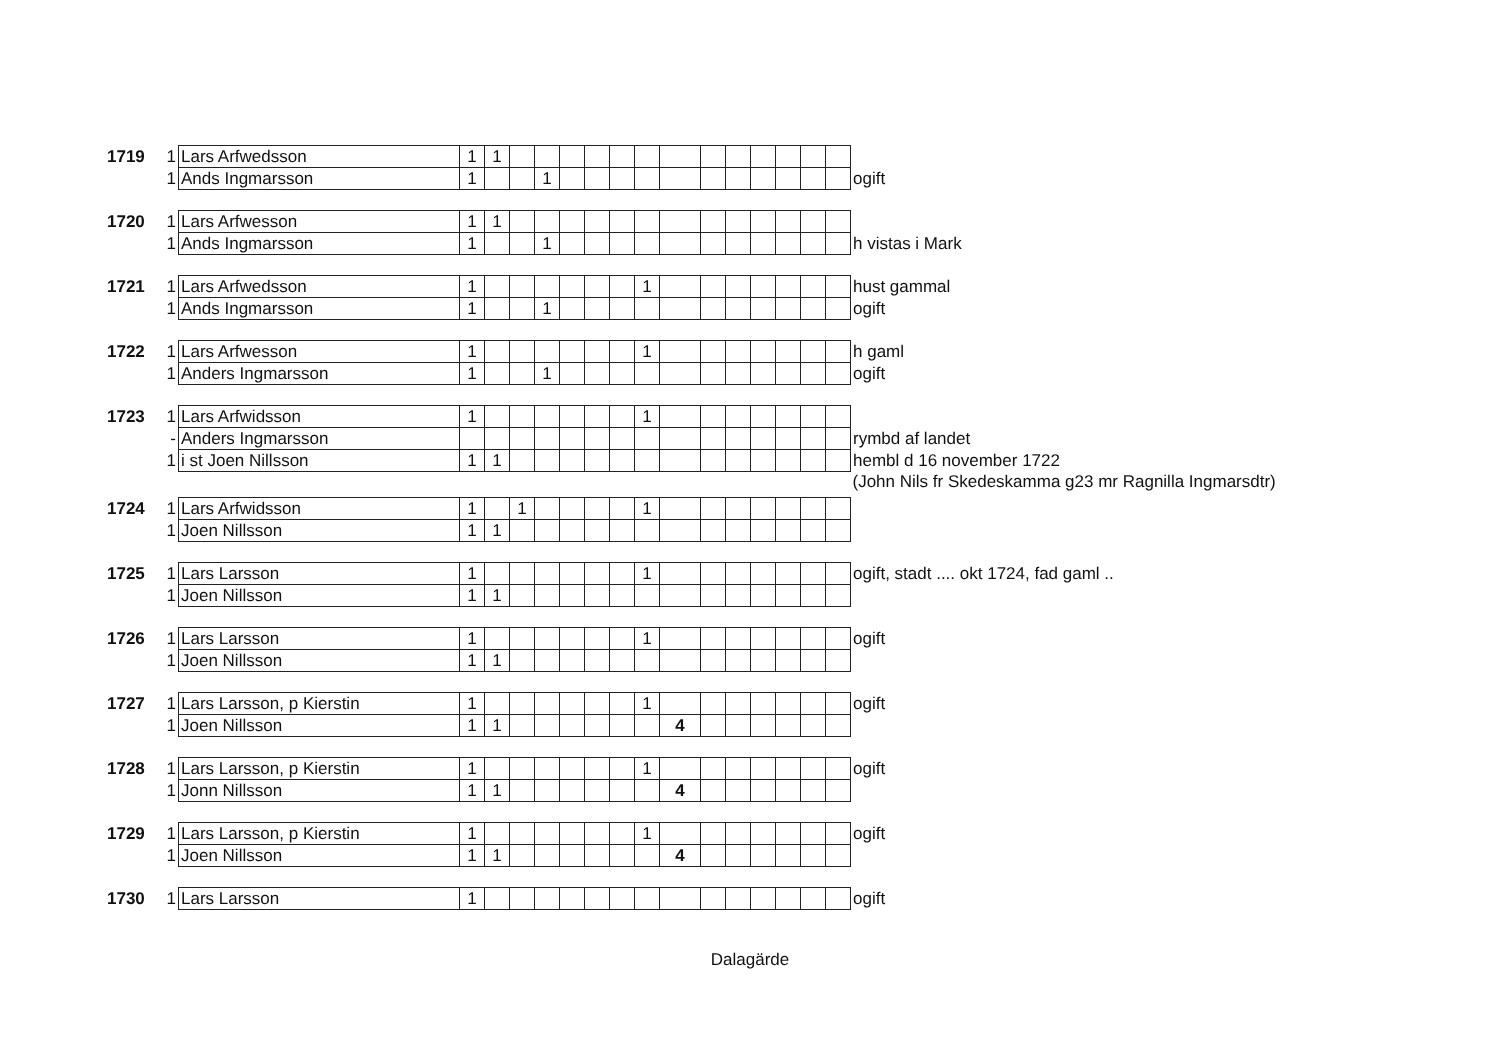| 1719 | 1 | Lars Arfwedsson | 1 | 1 | | | | | | | | | | | | | | |
| | 1 | Ands Ingmarsson | 1 | | | 1 | | | | | | | | | | | | ogift |
| 1720 | 1 | Lars Arfwesson | 1 | 1 | | | | | | | | | | | | | | |
| | 1 | Ands Ingmarsson | 1 | | | 1 | | | | | | | | | | | | h vistas i Mark |
| 1721 | 1 | Lars Arfwedsson | 1 | | | | | | | 1 | | | | | | | | hust gammal |
| | 1 | Ands Ingmarsson | 1 | | | 1 | | | | | | | | | | | | ogift |
| 1722 | 1 | Lars Arfwesson | 1 | | | | | | | 1 | | | | | | | | h gaml |
| | 1 | Anders Ingmarsson | 1 | | | 1 | | | | | | | | | | | | ogift |
| 1723 | 1 | Lars Arfwidsson | 1 | | | | | | | 1 | | | | | | | | |
| | - | Anders Ingmarsson | | | | | | | | | | | | | | | | rymbd af landet |
| | 1 | i st Joen Nillsson | 1 | 1 | | | | | | | | | | | | | | hembl d 16 november 1722 |
| | | | | | | | | | | | | | | | | | | (John Nils fr Skedeskamma g23 mr Ragnilla Ingmarsdtr) |
| 1724 | 1 | Lars Arfwidsson | 1 | | 1 | | | | | 1 | | | | | | | | |
| | 1 | Joen Nillsson | 1 | 1 | | | | | | | | | | | | | | |
| 1725 | 1 | Lars Larsson | 1 | | | | | | | 1 | | | | | | | | ogift, stadt .... okt 1724, fad gaml .. |
| | 1 | Joen Nillsson | 1 | 1 | | | | | | | | | | | | | | |
| 1726 | 1 | Lars Larsson | 1 | | | | | | | 1 | | | | | | | | ogift |
| | 1 | Joen Nillsson | 1 | 1 | | | | | | | | | | | | | | |
| 1727 | 1 | Lars Larsson, p Kierstin | 1 | | | | | | | 1 | | | | | | | | ogift |
| | 1 | Joen Nillsson | 1 | 1 | | | | | | | 4 | | | | | | | |
| 1728 | 1 | Lars Larsson, p Kierstin | 1 | | | | | | | 1 | | | | | | | | ogift |
| | 1 | Jonn Nillsson | 1 | 1 | | | | | | | 4 | | | | | | | |
| 1729 | 1 | Lars Larsson, p Kierstin | 1 | | | | | | | 1 | | | | | | | | ogift |
| | 1 | Joen Nillsson | 1 | 1 | | | | | | | 4 | | | | | | | |
| 1730 | 1 | Lars Larsson | 1 | | | | | | | | | | | | | | | ogift |
Dalagärde